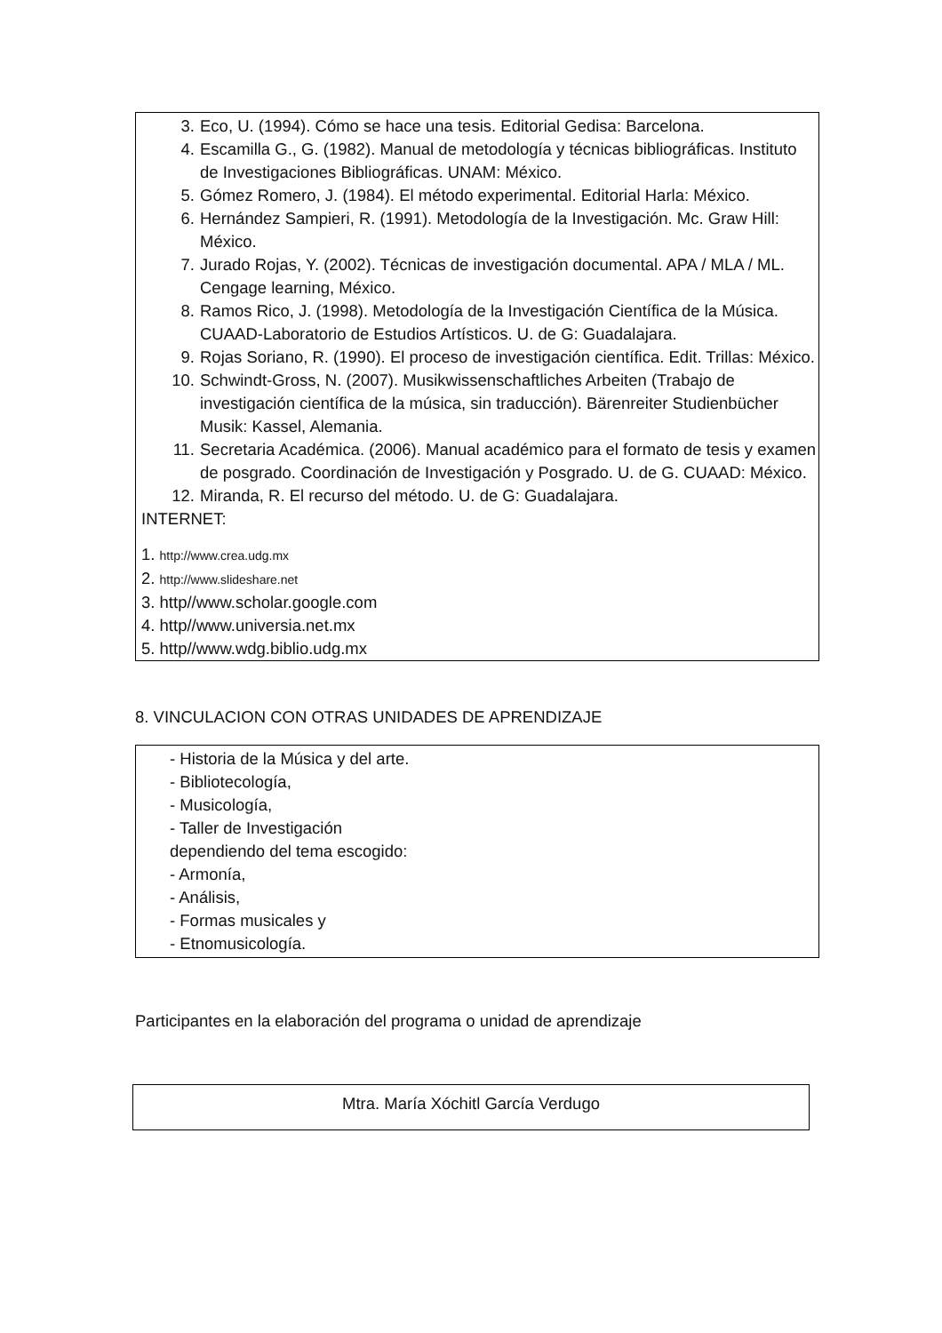3. Eco, U. (1994). Cómo se hace una tesis. Editorial Gedisa: Barcelona.
4. Escamilla G., G. (1982). Manual de metodología y técnicas bibliográficas. Instituto de Investigaciones Bibliográficas. UNAM: México.
5. Gómez Romero, J. (1984). El método experimental. Editorial Harla: México.
6. Hernández Sampieri, R. (1991). Metodología de la Investigación. Mc. Graw Hill: México.
7. Jurado Rojas, Y. (2002). Técnicas de investigación documental. APA / MLA / ML. Cengage learning, México.
8. Ramos Rico, J. (1998). Metodología de la Investigación Científica de la Música. CUAAD-Laboratorio de Estudios Artísticos. U. de G: Guadalajara.
9. Rojas Soriano, R. (1990). El proceso de investigación científica. Edit. Trillas: México.
10. Schwindt-Gross, N. (2007). Musikwissenschaftliches Arbeiten (Trabajo de investigación científica de la música, sin traducción). Bärenreiter Studienbücher Musik: Kassel, Alemania.
11. Secretaria Académica. (2006). Manual académico para el formato de tesis y examen de posgrado. Coordinación de Investigación y Posgrado. U. de G. CUAAD: México.
12. Miranda, R. El recurso del método. U. de G: Guadalajara.
INTERNET:
1. http://www.crea.udg.mx
2. http://www.slideshare.net
3. http//www.scholar.google.com
4. http//www.universia.net.mx
5. http//www.wdg.biblio.udg.mx
8. VINCULACION CON OTRAS UNIDADES DE APRENDIZAJE
- Historia de la Música y del arte.
- Bibliotecología,
- Musicología,
- Taller de Investigación
dependiendo del tema escogido:
- Armonía,
- Análisis,
- Formas musicales y
- Etnomusicología.
Participantes en la elaboración del programa o unidad de aprendizaje
Mtra. María Xóchitl García Verdugo